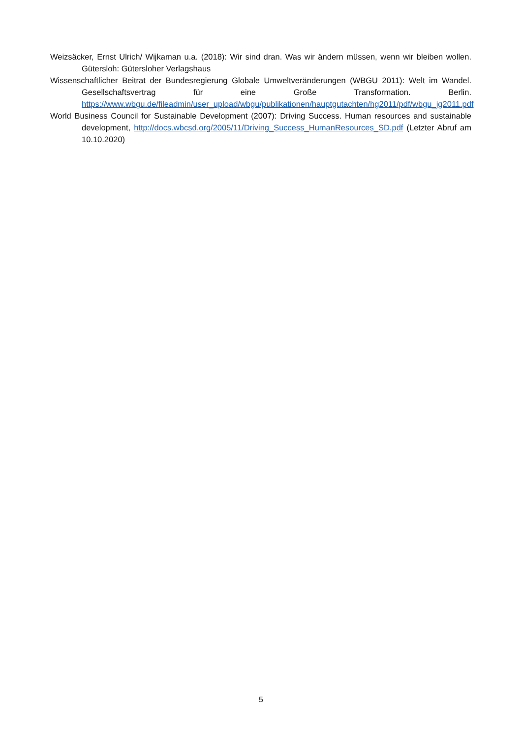Weizsäcker, Ernst Ulrich/ Wijkaman u.a. (2018): Wir sind dran. Was wir ändern müssen, wenn wir bleiben wollen. Gütersloh: Gütersloher Verlagshaus
Wissenschaftlicher Beitrat der Bundesregierung Globale Umweltveränderungen (WBGU 2011): Welt im Wandel. Gesellschaftsvertrag für eine Große Transformation. Berlin. https://www.wbgu.de/fileadmin/user_upload/wbgu/publikationen/hauptgutachten/hg2011/pdf/wbgu_jg2011.pdf
World Business Council for Sustainable Development (2007): Driving Success. Human resources and sustainable development, http://docs.wbcsd.org/2005/11/Driving_Success_HumanResources_SD.pdf (Letzter Abruf am 10.10.2020)
5